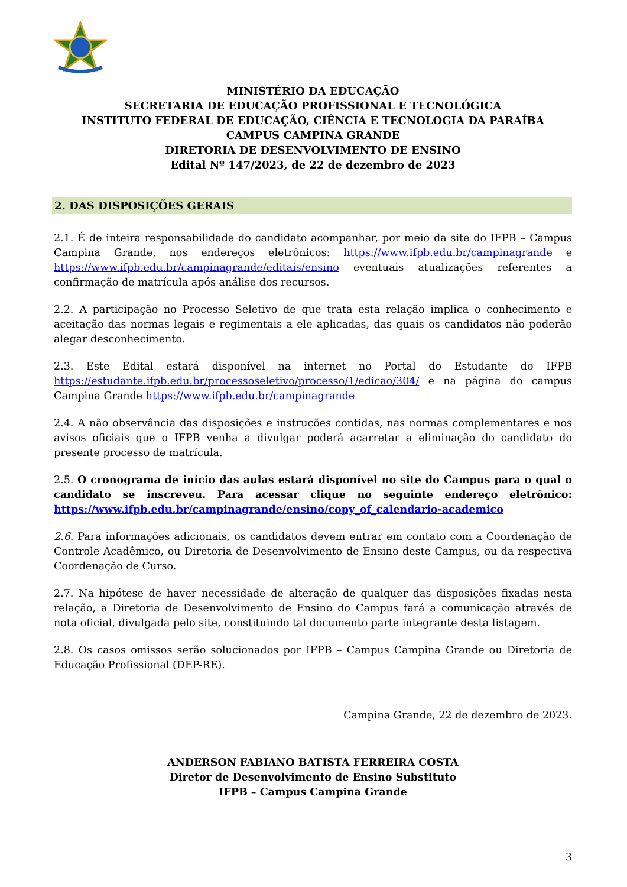MINISTÉRIO DA EDUCAÇÃO
SECRETARIA DE EDUCAÇÃO PROFISSIONAL E TECNOLÓGICA
INSTITUTO FEDERAL DE EDUCAÇÃO, CIÊNCIA E TECNOLOGIA DA PARAÍBA
CAMPUS CAMPINA GRANDE
DIRETORIA DE DESENVOLVIMENTO DE ENSINO
Edital Nº 147/2023, de 22 de dezembro de 2023
2. DAS DISPOSIÇÕES GERAIS
2.1. É de inteira responsabilidade do candidato acompanhar, por meio da site do IFPB – Campus Campina Grande, nos endereços eletrônicos: https://www.ifpb.edu.br/campinagrande e https://www.ifpb.edu.br/campinagrande/editais/ensino eventuais atualizações referentes a confirmação de matrícula após análise dos recursos.
2.2. A participação no Processo Seletivo de que trata esta relação implica o conhecimento e aceitação das normas legais e regimentais a ele aplicadas, das quais os candidatos não poderão alegar desconhecimento.
2.3. Este Edital estará disponível na internet no Portal do Estudante do IFPB https://estudante.ifpb.edu.br/processoseletivo/processo/1/edicao/304/ e na página do campus Campina Grande https://www.ifpb.edu.br/campinagrande
2.4. A não observância das disposições e instruções contidas, nas normas complementares e nos avisos oficiais que o IFPB venha a divulgar poderá acarretar a eliminação do candidato do presente processo de matrícula.
2.5. O cronograma de início das aulas estará disponível no site do Campus para o qual o candidato se inscreveu. Para acessar clique no seguinte endereço eletrônico: https://www.ifpb.edu.br/campinagrande/ensino/copy_of_calendario-academico
2.6. Para informações adicionais, os candidatos devem entrar em contato com a Coordenação de Controle Acadêmico, ou Diretoria de Desenvolvimento de Ensino deste Campus, ou da respectiva Coordenação de Curso.
2.7. Na hipótese de haver necessidade de alteração de qualquer das disposições fixadas nesta relação, a Diretoria de Desenvolvimento de Ensino do Campus fará a comunicação através de nota oficial, divulgada pelo site, constituindo tal documento parte integrante desta listagem.
2.8. Os casos omissos serão solucionados por IFPB – Campus Campina Grande ou Diretoria de Educação Profissional (DEP-RE).
Campina Grande, 22 de dezembro de 2023.
ANDERSON FABIANO BATISTA FERREIRA COSTA
Diretor de Desenvolvimento de Ensino Substituto
IFPB – Campus Campina Grande
3